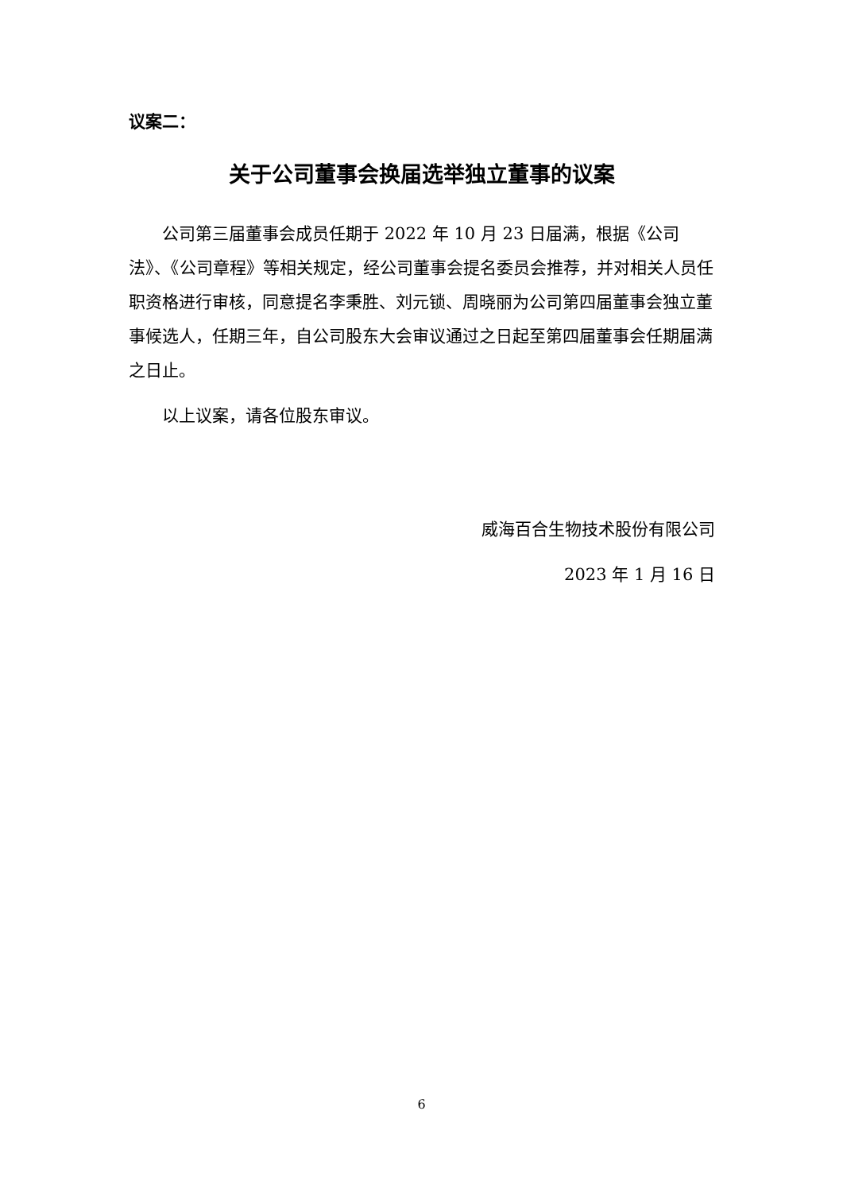议案二：
关于公司董事会换届选举独立董事的议案
公司第三届董事会成员任期于 2022 年 10 月 23 日届满，根据《公司法》、《公司章程》等相关规定，经公司董事会提名委员会推荐，并对相关人员任职资格进行审核，同意提名李秉胜、刘元锁、周晓丽为公司第四届董事会独立董事候选人，任期三年，自公司股东大会审议通过之日起至第四届董事会任期届满之日止。
以上议案，请各位股东审议。
威海百合生物技术股份有限公司
2023 年 1 月 16 日
6